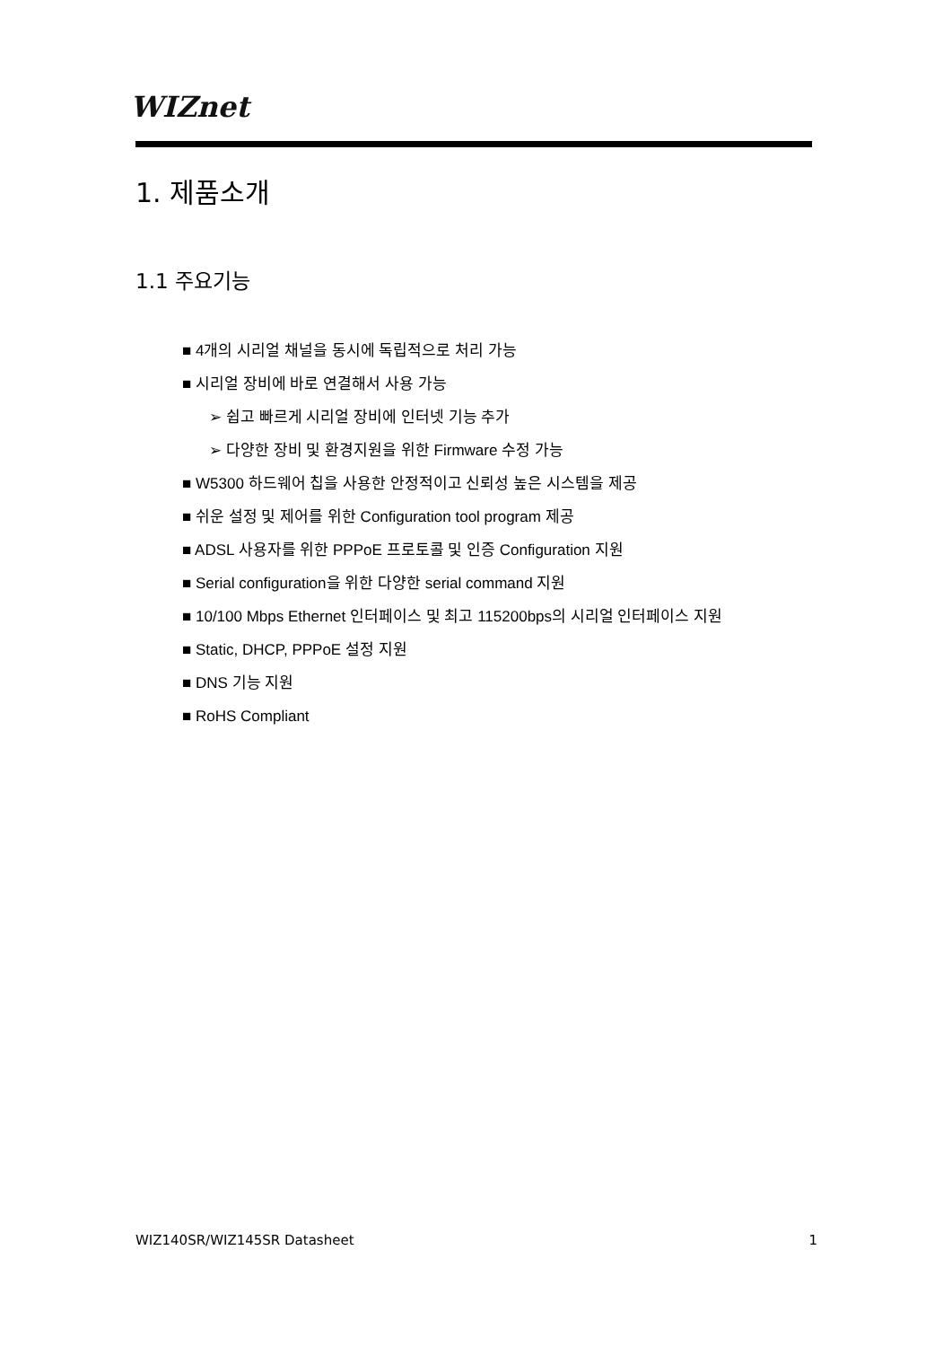WIZnet
1. 제품소개
1.1 주요기능
■ 4개의 시리얼 채널을 동시에 독립적으로 처리 가능
■ 시리얼 장비에 바로 연결해서 사용 가능
➢ 쉽고 빠르게 시리얼 장비에 인터넷 기능 추가
➢ 다양한 장비 및 환경지원을 위한 Firmware 수정 가능
■ W5300 하드웨어 칩을 사용한 안정적이고 신뢰성 높은 시스템을 제공
■ 쉬운 설정 및 제어를 위한 Configuration tool program 제공
■ ADSL 사용자를 위한 PPPoE 프로토콜 및 인증 Configuration 지원
■ Serial configuration을 위한 다양한 serial command 지원
■ 10/100 Mbps Ethernet 인터페이스 및 최고 115200bps의 시리얼 인터페이스 지원
■ Static, DHCP, PPPoE 설정 지원
■ DNS 기능 지원
■ RoHS Compliant
WIZ140SR/WIZ145SR Datasheet 1